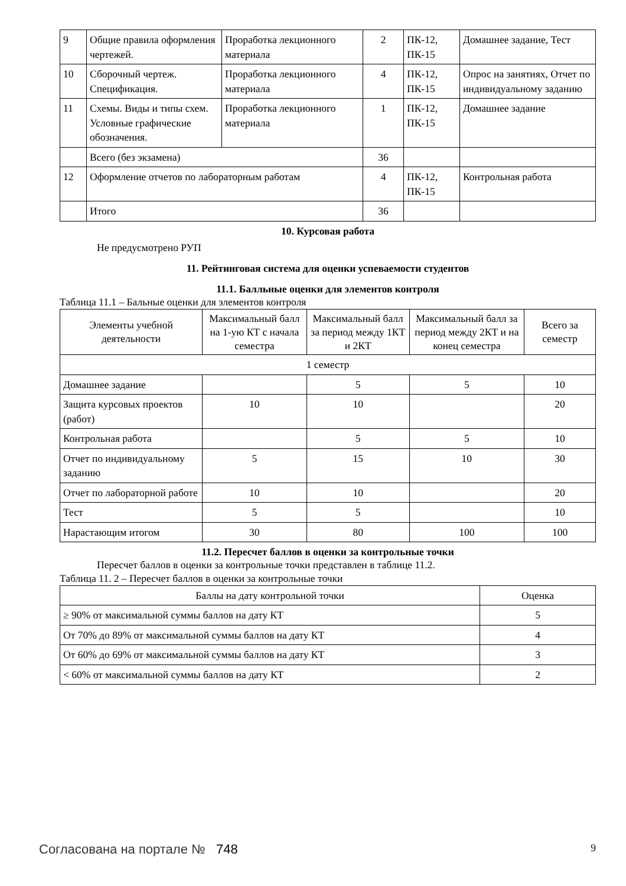| 9 | Общие правила оформления чертежей. | Проработка лекционного материала | 2 | ПК-12, ПК-15 | Домашнее задание, Тест |
| 10 | Сборочный чертеж. Спецификация. | Проработка лекционного материала | 4 | ПК-12, ПК-15 | Опрос на занятиях, Отчет по индивидуальному заданию |
| 11 | Схемы. Виды и типы схем. Условные графические обозначения. | Проработка лекционного материала | 1 | ПК-12, ПК-15 | Домашнее задание |
| | Всего (без экзамена) | | 36 | | |
| 12 | Оформление отчетов по лабораторным работам | | 4 | ПК-12, ПК-15 | Контрольная работа |
| | Итого | | 36 | | |
10. Курсовая работа
Не предусмотрено РУП
11. Рейтинговая система для оценки успеваемости студентов
11.1. Балльные оценки для элементов контроля
Таблица 11.1 – Бальные оценки для элементов контроля
| Элементы учебной деятельности | Максимальный балл на 1-ую КТ с начала семестра | Максимальный балл за период между 1КТ и 2КТ | Максимальный балл за период между 2КТ и на конец семестра | Всего за семестр |
| --- | --- | --- | --- | --- |
| 1 семестр | | | | |
| Домашнее задание | | 5 | 5 | 10 |
| Защита курсовых проектов (работ) | 10 | 10 | | 20 |
| Контрольная работа | | 5 | 5 | 10 |
| Отчет по индивидуальному заданию | 5 | 15 | 10 | 30 |
| Отчет по лабораторной работе | 10 | 10 | | 20 |
| Тест | 5 | 5 | | 10 |
| Нарастающим итогом | 30 | 80 | 100 | 100 |
11.2. Пересчет баллов в оценки за контрольные точки
Пересчет баллов в оценки за контрольные точки представлен в таблице 11.2.
Таблица 11. 2 – Пересчет баллов в оценки за контрольные точки
| Баллы на дату контрольной точки | Оценка |
| --- | --- |
| ≥ 90% от максимальной суммы баллов на дату КТ | 5 |
| От 70% до 89% от максимальной суммы баллов на дату КТ | 4 |
| От 60% до 69% от максимальной суммы баллов на дату КТ | 3 |
| < 60% от максимальной суммы баллов на дату КТ | 2 |
Согласована на портале № 748 9